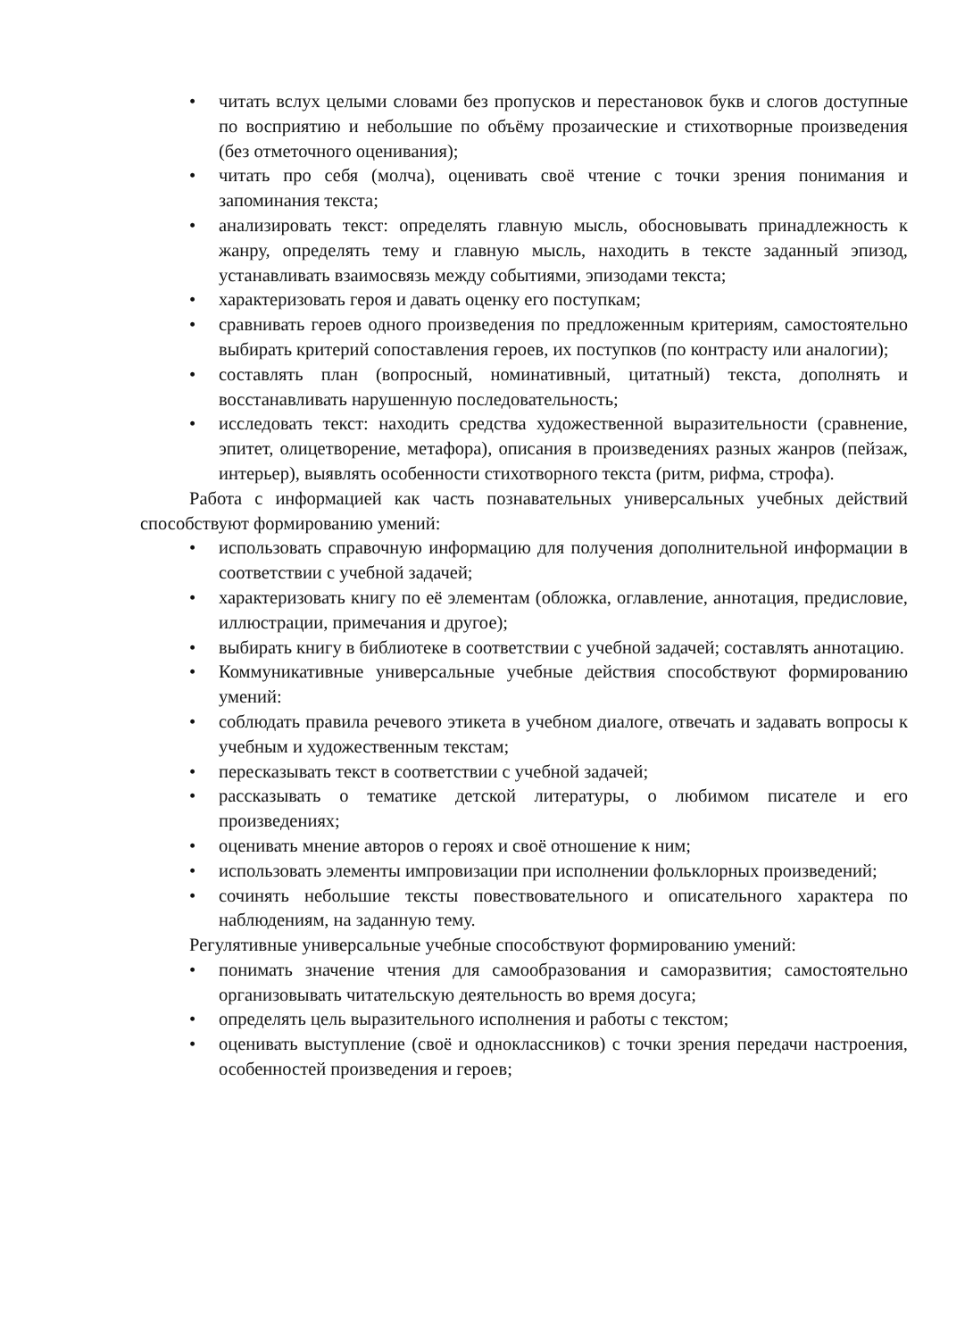• читать вслух целыми словами без пропусков и перестановок букв и слогов доступные по восприятию и небольшие по объёму прозаические и стихотворные произведения (без отметочного оценивания);
• читать про себя (молча), оценивать своё чтение с точки зрения понимания и запоминания текста;
• анализировать текст: определять главную мысль, обосновывать принадлежность к жанру, определять тему и главную мысль, находить в тексте заданный эпизод, устанавливать взаимосвязь между событиями, эпизодами текста;
• характеризовать героя и давать оценку его поступкам;
• сравнивать героев одного произведения по предложенным критериям, самостоятельно выбирать критерий сопоставления героев, их поступков (по контрасту или аналогии);
• составлять план (вопросный, номинативный, цитатный) текста, дополнять и восстанавливать нарушенную последовательность;
• исследовать текст: находить средства художественной выразительности (сравнение, эпитет, олицетворение, метафора), описания в произведениях разных жанров (пейзаж, интерьер), выявлять особенности стихотворного текста (ритм, рифма, строфа).
Работа с информацией как часть познавательных универсальных учебных действий способствуют формированию умений:
• использовать справочную информацию для получения дополнительной информации в соответствии с учебной задачей;
• характеризовать книгу по её элементам (обложка, оглавление, аннотация, предисловие, иллюстрации, примечания и другое);
• выбирать книгу в библиотеке в соответствии с учебной задачей; составлять аннотацию.
• Коммуникативные универсальные учебные действия способствуют формированию умений:
• соблюдать правила речевого этикета в учебном диалоге, отвечать и задавать вопросы к учебным и художественным текстам;
• пересказывать текст в соответствии с учебной задачей;
• рассказывать о тематике детской литературы, о любимом писателе и его произведениях;
• оценивать мнение авторов о героях и своё отношение к ним;
• использовать элементы импровизации при исполнении фольклорных произведений;
• сочинять небольшие тексты повествовательного и описательного характера по наблюдениям, на заданную тему.
Регулятивные универсальные учебные способствуют формированию умений:
• понимать значение чтения для самообразования и саморазвития; самостоятельно организовывать читательскую деятельность во время досуга;
• определять цель выразительного исполнения и работы с текстом;
• оценивать выступление (своё и одноклассников) с точки зрения передачи настроения, особенностей произведения и героев;